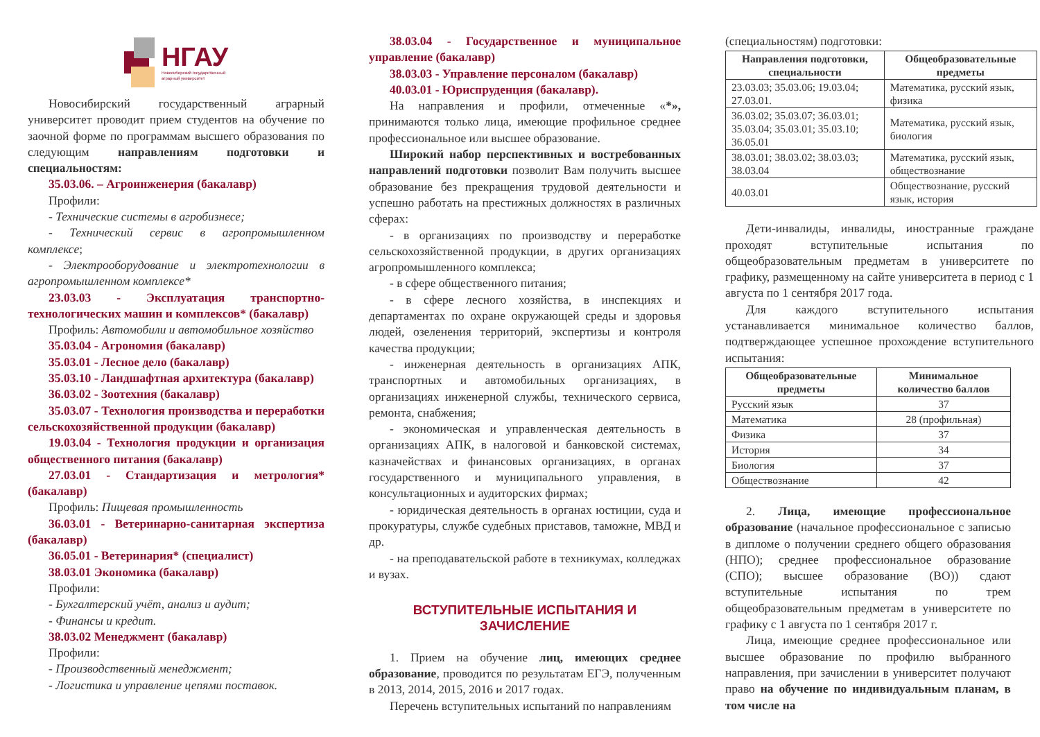НГАУ
Новосибирский государственный
аграрный университет
Новосибирский государственный аграрный университет проводит прием студентов на обучение по заочной форме по программам высшего образования по следующим направлениям подготовки и специальностям:
35.03.06. – Агроинженерия (бакалавр)
Профили:
- Технические системы в агробизнесе;
- Технический сервис в агропромышленном комплексе;
- Электрооборудование и электротехнологии в агропромышленном комплексе*
23.03.03 - Эксплуатация транспортно-технологических машин и комплексов* (бакалавр)
Профиль: Автомобили и автомобильное хозяйство
35.03.04 - Агрономия (бакалавр)
35.03.01 - Лесное дело (бакалавр)
35.03.10 - Ландшафтная архитектура (бакалавр)
36.03.02 - Зоотехния (бакалавр)
35.03.07 - Технология производства и переработки сельскохозяйственной продукции (бакалавр)
19.03.04 - Технология продукции и организация общественного питания (бакалавр)
27.03.01 - Стандартизация и метрология* (бакалавр)
Профиль: Пищевая промышленность
36.03.01 - Ветеринарно-санитарная экспертиза (бакалавр)
36.05.01 - Ветеринария* (специалист)
38.03.01 Экономика (бакалавр)
Профили:
- Бухгалтерский учёт, анализ и аудит;
- Финансы и кредит.
38.03.02 Менеджмент (бакалавр)
Профили:
- Производственный менеджмент;
- Логистика и управление цепями поставок.
38.03.04 - Государственное и муниципальное управление (бакалавр)
38.03.03 - Управление персоналом (бакалавр)
40.03.01 - Юриспруденция (бакалавр).
На направления и профили, отмеченные «*», принимаются только лица, имеющие профильное среднее профессиональное или высшее образование.
Широкий набор перспективных и востребованных направлений подготовки позволит Вам получить высшее образование без прекращения трудовой деятельности и успешно работать на престижных должностях в различных сферах:
- в организациях по производству и переработке сельскохозяйственной продукции, в других организациях агропромышленного комплекса;
- в сфере общественного питания;
- в сфере лесного хозяйства, в инспекциях и департаментах по охране окружающей среды и здоровья людей, озеленения территорий, экспертизы и контроля качества продукции;
- инженерная деятельность в организациях АПК, транспортных и автомобильных организациях, в организациях инженерной службы, технического сервиса, ремонта, снабжения;
- экономическая и управленческая деятельность в организациях АПК, в налоговой и банковской системах, казначействах и финансовых организациях, в органах государственного и муниципального управления, в консультационных и аудиторских фирмах;
- юридическая деятельность в органах юстиции, суда и прокуратуры, службе судебных приставов, таможне, МВД и др.
- на преподавательской работе в техникумах, колледжах и вузах.
ВСТУПИТЕЛЬНЫЕ ИСПЫТАНИЯ И ЗАЧИСЛЕНИЕ
1. Прием на обучение лиц, имеющих среднее образование, проводится по результатам ЕГЭ, полученным в 2013, 2014, 2015, 2016 и 2017 годах.
Перечень вступительных испытаний по направлениям
(специальностям) подготовки:
| Направления подготовки, специальности | Общеобразовательные предметы |
| --- | --- |
| 23.03.03; 35.03.06; 19.03.04; 27.03.01. | Математика, русский язык, физика |
| 36.03.02; 35.03.07; 36.03.01; 35.03.04; 35.03.01; 35.03.10; 36.05.01 | Математика, русский язык, биология |
| 38.03.01; 38.03.02; 38.03.03; 38.03.04 | Математика, русский язык, обществознание |
| 40.03.01 | Обществознание, русский язык, история |
Дети-инвалиды, инвалиды, иностранные граждане проходят вступительные испытания по общеобразовательным предметам в университете по графику, размещенному на сайте университета в период с 1 августа по 1 сентября 2017 года.
Для каждого вступительного испытания устанавливается минимальное количество баллов, подтверждающее успешное прохождение вступительного испытания:
| Общеобразовательные предметы | Минимальное количество баллов |
| --- | --- |
| Русский язык | 37 |
| Математика | 28 (профильная) |
| Физика | 37 |
| История | 34 |
| Биология | 37 |
| Обществознание | 42 |
2. Лица, имеющие профессиональное образование (начальное профессиональное с записью в дипломе о получении среднего общего образования (НПО); среднее профессиональное образование (СПО); высшее образование (ВО)) сдают вступительные испытания по трем общеобразовательным предметам в университете по графику с 1 августа по 1 сентября 2017 г.
Лица, имеющие среднее профессиональное или высшее образование по профилю выбранного направления, при зачислении в университет получают право на обучение по индивидуальным планам, в том числе на